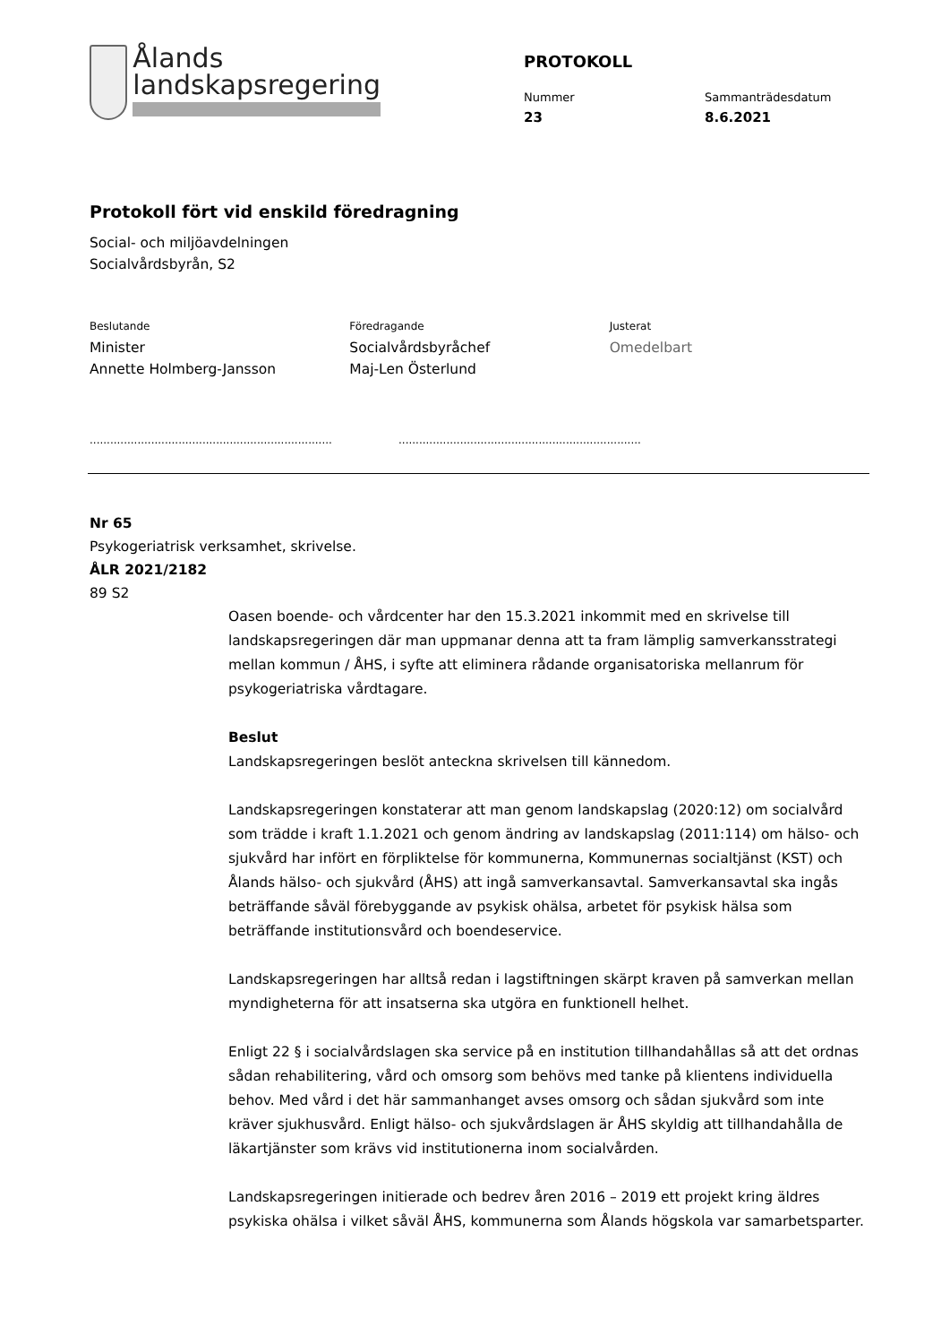Ålands
landskapsregering
PROTOKOLL
Nummer
23
Sammanträdesdatum
8.6.2021
Protokoll fört vid enskild föredragning
Social- och miljöavdelningen
Socialvårdsbyrån, S2
Beslutande
Minister
Annette Holmberg-Jansson
Föredragande
Socialvårdsbyråchef
Maj-Len Österlund
Justerat
Omedelbart
.......................................................................
.......................................................................
Nr 65
Psykogeriatrisk verksamhet, skrivelse.
ÅLR 2021/2182
89 S2
Oasen boende- och vårdcenter har den 15.3.2021 inkommit med en skrivelse till landskapsregeringen där man uppmanar denna att ta fram lämplig samverkansstrategi mellan kommun / ÅHS, i syfte att eliminera rådande organisatoriska mellanrum för psykogeriatriska vårdtagare.
Beslut
Landskapsregeringen beslöt anteckna skrivelsen till kännedom.
Landskapsregeringen konstaterar att man genom landskapslag (2020:12) om socialvård som trädde i kraft 1.1.2021 och genom ändring av landskapslag (2011:114) om hälso- och sjukvård har infört en förpliktelse för kommunerna, Kommunernas socialtjänst (KST) och Ålands hälso- och sjukvård (ÅHS) att ingå samverkansavtal. Samverkansavtal ska ingås beträffande såväl förebyggande av psykisk ohälsa, arbetet för psykisk hälsa som beträffande institutionsvård och boendeservice.
Landskapsregeringen har alltså redan i lagstiftningen skärpt kraven på samverkan mellan myndigheterna för att insatserna ska utgöra en funktionell helhet.
Enligt 22 § i socialvårdslagen ska service på en institution tillhandahållas så att det ordnas sådan rehabilitering, vård och omsorg som behövs med tanke på klientens individuella behov. Med vård i det här sammanhanget avses omsorg och sådan sjukvård som inte kräver sjukhusvård. Enligt hälso- och sjukvårdslagen är ÅHS skyldig att tillhandahålla de läkartjänster som krävs vid institutionerna inom socialvården.
Landskapsregeringen initierade och bedrev åren 2016 – 2019 ett projekt kring äldres psykiska ohälsa i vilket såväl ÅHS, kommunerna som Ålands högskola var samarbetsparter.